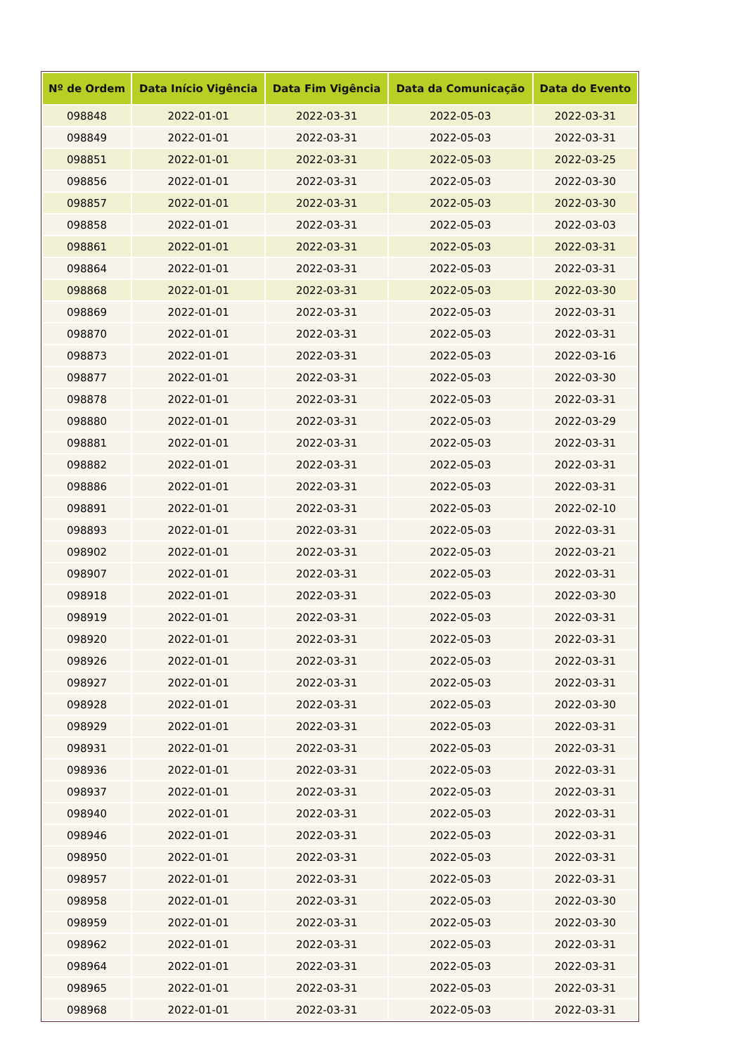| Nº de Ordem | Data Início Vigência | Data Fim Vigência | Data da Comunicação | Data do Evento |
| --- | --- | --- | --- | --- |
| 098848 | 2022-01-01 | 2022-03-31 | 2022-05-03 | 2022-03-31 |
| 098849 | 2022-01-01 | 2022-03-31 | 2022-05-03 | 2022-03-31 |
| 098851 | 2022-01-01 | 2022-03-31 | 2022-05-03 | 2022-03-25 |
| 098856 | 2022-01-01 | 2022-03-31 | 2022-05-03 | 2022-03-30 |
| 098857 | 2022-01-01 | 2022-03-31 | 2022-05-03 | 2022-03-30 |
| 098858 | 2022-01-01 | 2022-03-31 | 2022-05-03 | 2022-03-03 |
| 098861 | 2022-01-01 | 2022-03-31 | 2022-05-03 | 2022-03-31 |
| 098864 | 2022-01-01 | 2022-03-31 | 2022-05-03 | 2022-03-31 |
| 098868 | 2022-01-01 | 2022-03-31 | 2022-05-03 | 2022-03-30 |
| 098869 | 2022-01-01 | 2022-03-31 | 2022-05-03 | 2022-03-31 |
| 098870 | 2022-01-01 | 2022-03-31 | 2022-05-03 | 2022-03-31 |
| 098873 | 2022-01-01 | 2022-03-31 | 2022-05-03 | 2022-03-16 |
| 098877 | 2022-01-01 | 2022-03-31 | 2022-05-03 | 2022-03-30 |
| 098878 | 2022-01-01 | 2022-03-31 | 2022-05-03 | 2022-03-31 |
| 098880 | 2022-01-01 | 2022-03-31 | 2022-05-03 | 2022-03-29 |
| 098881 | 2022-01-01 | 2022-03-31 | 2022-05-03 | 2022-03-31 |
| 098882 | 2022-01-01 | 2022-03-31 | 2022-05-03 | 2022-03-31 |
| 098886 | 2022-01-01 | 2022-03-31 | 2022-05-03 | 2022-03-31 |
| 098891 | 2022-01-01 | 2022-03-31 | 2022-05-03 | 2022-02-10 |
| 098893 | 2022-01-01 | 2022-03-31 | 2022-05-03 | 2022-03-31 |
| 098902 | 2022-01-01 | 2022-03-31 | 2022-05-03 | 2022-03-21 |
| 098907 | 2022-01-01 | 2022-03-31 | 2022-05-03 | 2022-03-31 |
| 098918 | 2022-01-01 | 2022-03-31 | 2022-05-03 | 2022-03-30 |
| 098919 | 2022-01-01 | 2022-03-31 | 2022-05-03 | 2022-03-31 |
| 098920 | 2022-01-01 | 2022-03-31 | 2022-05-03 | 2022-03-31 |
| 098926 | 2022-01-01 | 2022-03-31 | 2022-05-03 | 2022-03-31 |
| 098927 | 2022-01-01 | 2022-03-31 | 2022-05-03 | 2022-03-31 |
| 098928 | 2022-01-01 | 2022-03-31 | 2022-05-03 | 2022-03-30 |
| 098929 | 2022-01-01 | 2022-03-31 | 2022-05-03 | 2022-03-31 |
| 098931 | 2022-01-01 | 2022-03-31 | 2022-05-03 | 2022-03-31 |
| 098936 | 2022-01-01 | 2022-03-31 | 2022-05-03 | 2022-03-31 |
| 098937 | 2022-01-01 | 2022-03-31 | 2022-05-03 | 2022-03-31 |
| 098940 | 2022-01-01 | 2022-03-31 | 2022-05-03 | 2022-03-31 |
| 098946 | 2022-01-01 | 2022-03-31 | 2022-05-03 | 2022-03-31 |
| 098950 | 2022-01-01 | 2022-03-31 | 2022-05-03 | 2022-03-31 |
| 098957 | 2022-01-01 | 2022-03-31 | 2022-05-03 | 2022-03-31 |
| 098958 | 2022-01-01 | 2022-03-31 | 2022-05-03 | 2022-03-30 |
| 098959 | 2022-01-01 | 2022-03-31 | 2022-05-03 | 2022-03-30 |
| 098962 | 2022-01-01 | 2022-03-31 | 2022-05-03 | 2022-03-31 |
| 098964 | 2022-01-01 | 2022-03-31 | 2022-05-03 | 2022-03-31 |
| 098965 | 2022-01-01 | 2022-03-31 | 2022-05-03 | 2022-03-31 |
| 098968 | 2022-01-01 | 2022-03-31 | 2022-05-03 | 2022-03-31 |